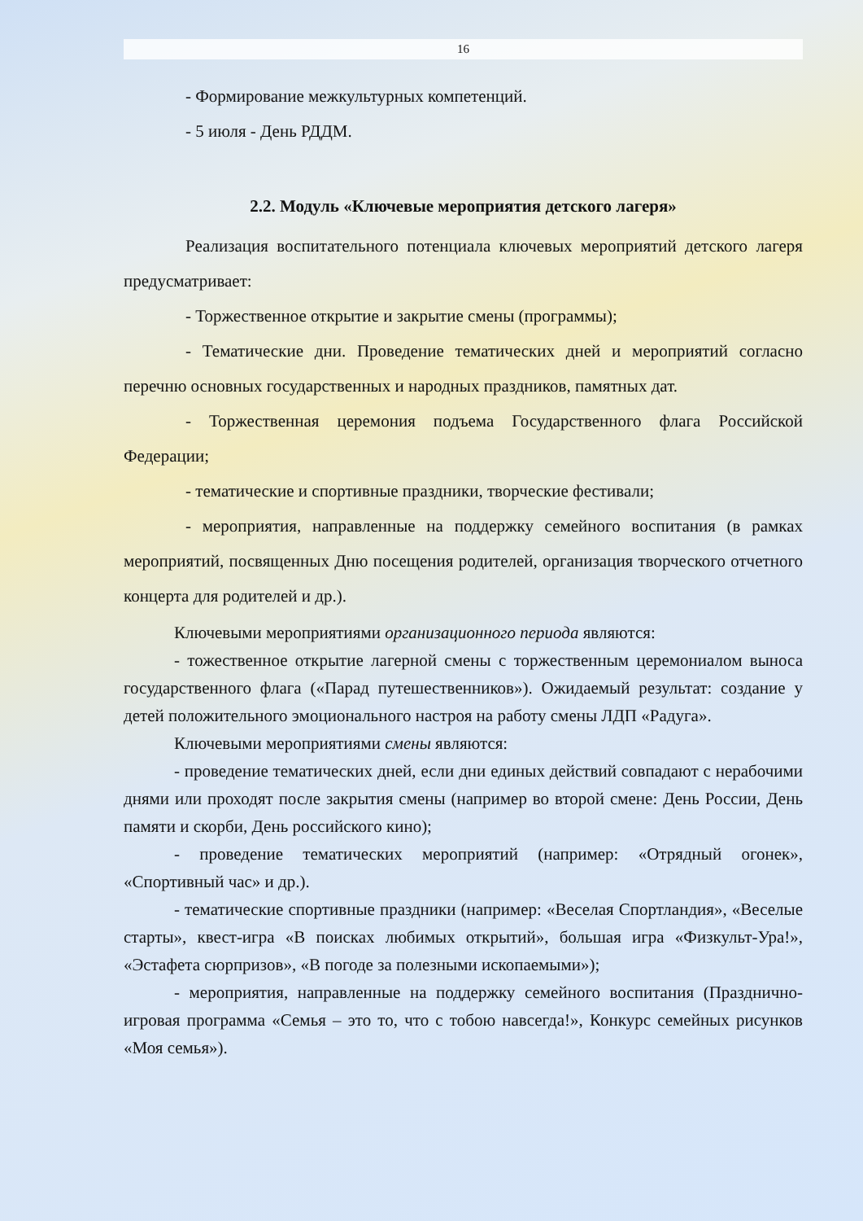16
- Формирование межкультурных компетенций.
- 5 июля - День РДДМ.
2.2. Модуль «Ключевые мероприятия детского лагеря»
Реализация воспитательного потенциала ключевых мероприятий детского лагеря предусматривает:
- Торжественное открытие и закрытие смены (программы);
- Тематические дни. Проведение тематических дней и мероприятий согласно перечню основных государственных и народных праздников, памятных дат.
- Торжественная церемония подъема Государственного флага Российской Федерации;
- тематические и спортивные праздники, творческие фестивали;
- мероприятия, направленные на поддержку семейного воспитания (в рамках мероприятий, посвященных Дню посещения родителей, организация творческого отчетного концерта для родителей и др.).
Ключевыми мероприятиями организационного периода являются:
- тожественное открытие лагерной смены с торжественным церемониалом выноса государственного флага («Парад путешественников»). Ожидаемый результат: создание у детей положительного эмоционального настроя на работу смены ЛДП «Радуга».
Ключевыми мероприятиями смены являются:
- проведение тематических дней, если дни единых действий совпадают с нерабочими днями или проходят после закрытия смены (например во второй смене: День России, День памяти и скорби, День российского кино);
- проведение тематических мероприятий (например: «Отрядный огонек», «Спортивный час» и др.).
- тематические спортивные праздники (например: «Веселая Спортландия», «Веселые старты», квест-игра «В поисках любимых открытий», большая игра «Физкульт-Ура!», «Эстафета сюрпризов», «В погоде за полезными ископаемыми»);
- мероприятия, направленные на поддержку семейного воспитания (Празднично-игровая программа «Семья – это то, что с тобою навсегда!», Конкурс семейных рисунков «Моя семья»).